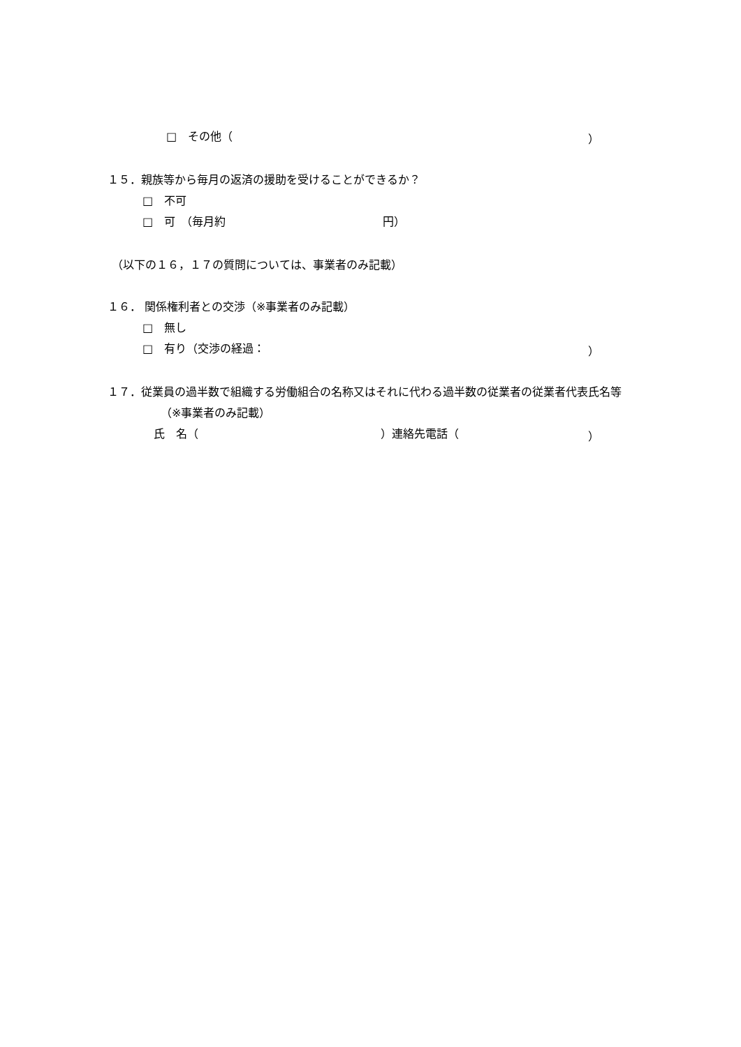□　その他（
）
１５．親族等から毎月の返済の援助を受けることができるか？
□　不可
□　可　（毎月約
円）
（以下の１６，１７の質問については、事業者のみ記載）
１６． 関係権利者との交渉（※事業者のみ記載）
□　無し
□　有り（交渉の経過：
）
１７．従業員の過半数で組織する労働組合の名称又はそれに代わる過半数の従業者の従業者代表氏名等
（※事業者のみ記載）
氏　名（
）連絡先電話（
）